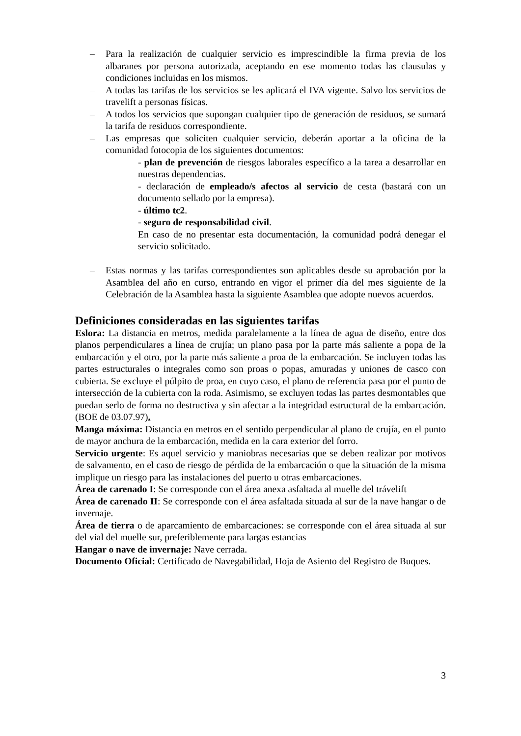– Para la realización de cualquier servicio es imprescindible la firma previa de los albaranes por persona autorizada, aceptando en ese momento todas las clausulas y condiciones incluidas en los mismos.
– A todas las tarifas de los servicios se les aplicará el IVA vigente. Salvo los servicios de travelift a personas físicas.
– A todos los servicios que supongan cualquier tipo de generación de residuos, se sumará la tarifa de residuos correspondiente.
– Las empresas que soliciten cualquier servicio, deberán aportar a la oficina de la comunidad fotocopia de los siguientes documentos:
- plan de prevención de riesgos laborales específico a la tarea a desarrollar en nuestras dependencias.
- declaración de empleado/s afectos al servicio de cesta (bastará con un documento sellado por la empresa).
- último tc2.
- seguro de responsabilidad civil.
En caso de no presentar esta documentación, la comunidad podrá denegar el servicio solicitado.
– Estas normas y las tarifas correspondientes son aplicables desde su aprobación por la Asamblea del año en curso, entrando en vigor el primer día del mes siguiente de la Celebración de la Asamblea hasta la siguiente Asamblea que adopte nuevos acuerdos.
Definiciones consideradas en las siguientes tarifas
Eslora: La distancia en metros, medida paralelamente a la línea de agua de diseño, entre dos planos perpendiculares a línea de crujía; un plano pasa por la parte más saliente a popa de la embarcación y el otro, por la parte más saliente a proa de la embarcación. Se incluyen todas las partes estructurales o integrales como son proas o popas, amuradas y uniones de casco con cubierta. Se excluye el púlpito de proa, en cuyo caso, el plano de referencia pasa por el punto de intersección de la cubierta con la roda. Asimismo, se excluyen todas las partes desmontables que puedan serlo de forma no destructiva y sin afectar a la integridad estructural de la embarcación. (BOE de 03.07.97).
Manga máxima: Distancia en metros en el sentido perpendicular al plano de crujía, en el punto de mayor anchura de la embarcación, medida en la cara exterior del forro.
Servicio urgente: Es aquel servicio y maniobras necesarias que se deben realizar por motivos de salvamento, en el caso de riesgo de pérdida de la embarcación o que la situación de la misma implique un riesgo para las instalaciones del puerto u otras embarcaciones.
Área de carenado I: Se corresponde con el área anexa asfaltada al muelle del trávelift
Área de carenado II: Se corresponde con el área asfaltada situada al sur de la nave hangar o de invernaje.
Área de tierra o de aparcamiento de embarcaciones: se corresponde con el área situada al sur del vial del muelle sur, preferiblemente para largas estancias
Hangar o nave de invernaje: Nave cerrada.
Documento Oficial: Certificado de Navegabilidad, Hoja de Asiento del Registro de Buques.
3